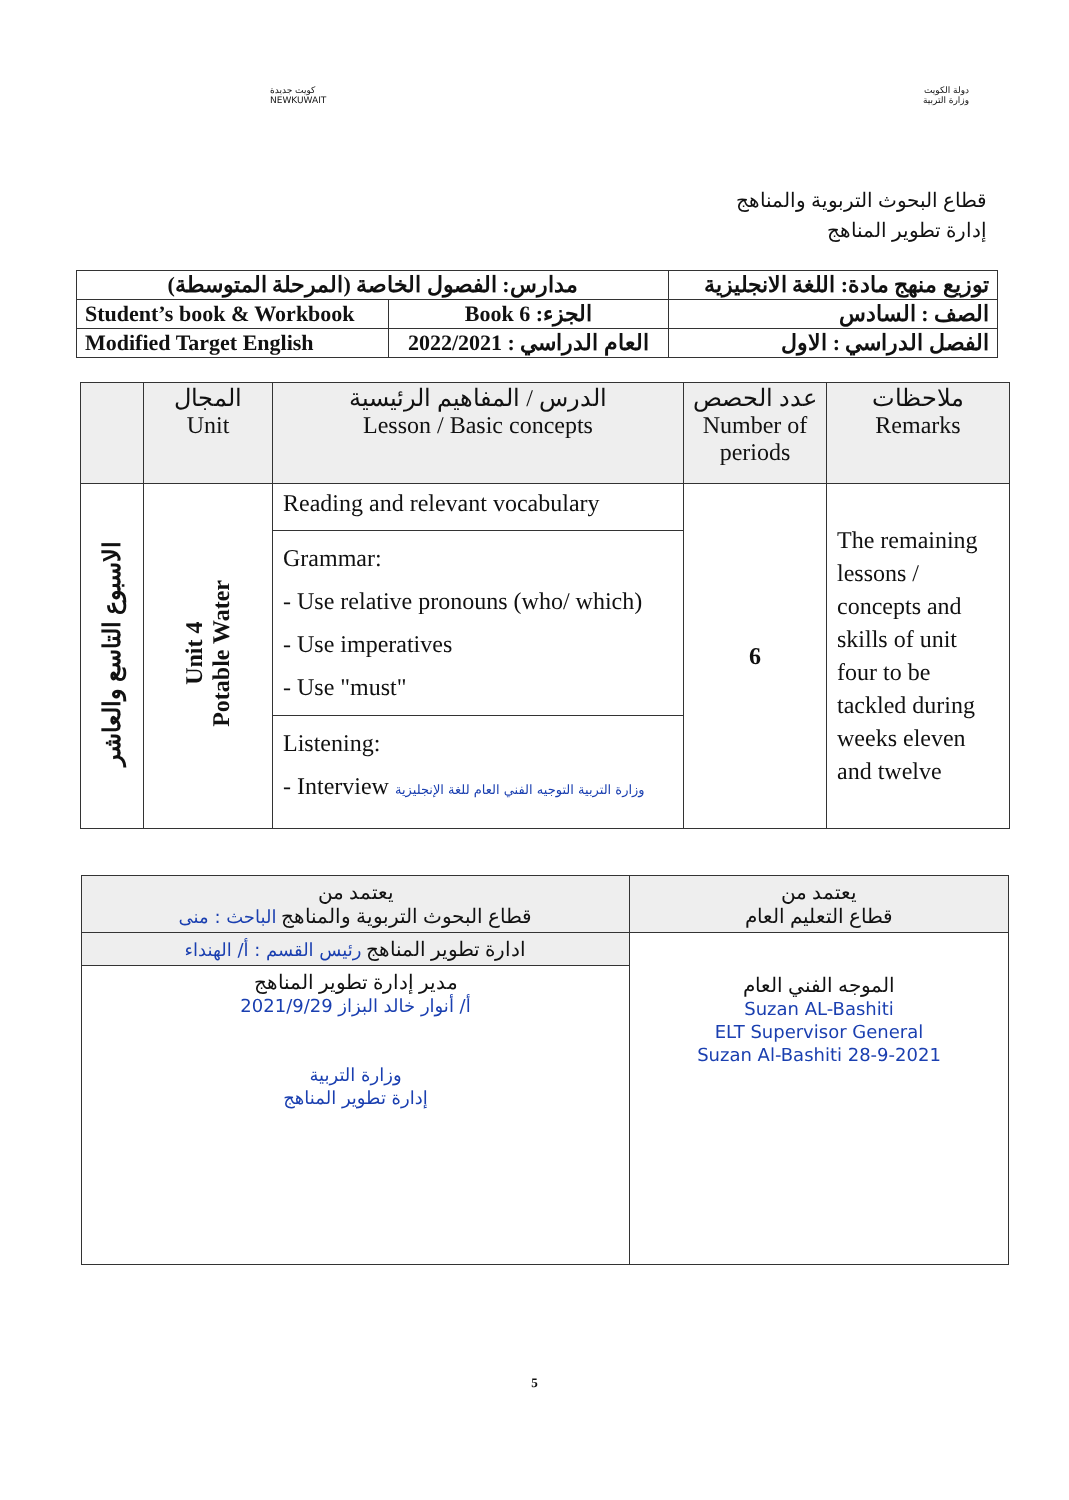كويت جديدة
NEWKUWAIT
دولة الكويت
وزارة التربية
قطاع البحوث التربوية والمناهج
إدارة تطوير المناهج
| مدارس: الفصول الخاصة (المرحلة المتوسطة) | | توزيع منهج مادة: اللغة الانجليزية |
| Student’s book & Workbook | الجزء: Book 6 | الصف : السادس |
| Modified Target English | العام الدراسي : 2022/2021 | الفصل الدراسي : الاول |
| | المجال Unit | الدرس / المفاهيم الرئيسية Lesson / Basic concepts | عدد الحصص Number of periods | ملاحظات Remarks |
| --- | --- | --- | --- | --- |
| الاسبوع التاسع والعاشر | Unit 4 Potable Water | Reading and relevant vocabulary | 6 | The remaining lessons / concepts and skills of unit four to be tackled during weeks eleven and twelve |
| | | Grammar: - Use relative pronouns (who/ which) - Use imperatives - Use "must" | | |
| | | Listening: - Interview وزارة التربية التوجيه الفني العام للغة الإنجليزية | | |
| يعتمد من قطاع البحوث التربوية والمناهج الباحث : منى | يعتمد من قطاع التعليم العام |
| ادارة تطوير المناهج رئيس القسم : أ/ الهنداء | الموجه الفني العام Suzan AL-Bashiti ELT Supervisor General Suzan Al-Bashiti 28-9-2021 |
| مدير إدارة تطوير المناهج أ/ أنوار خالد البزاز 2021/9/29 وزارة التربية إدارة تطوير المناهج | |
5